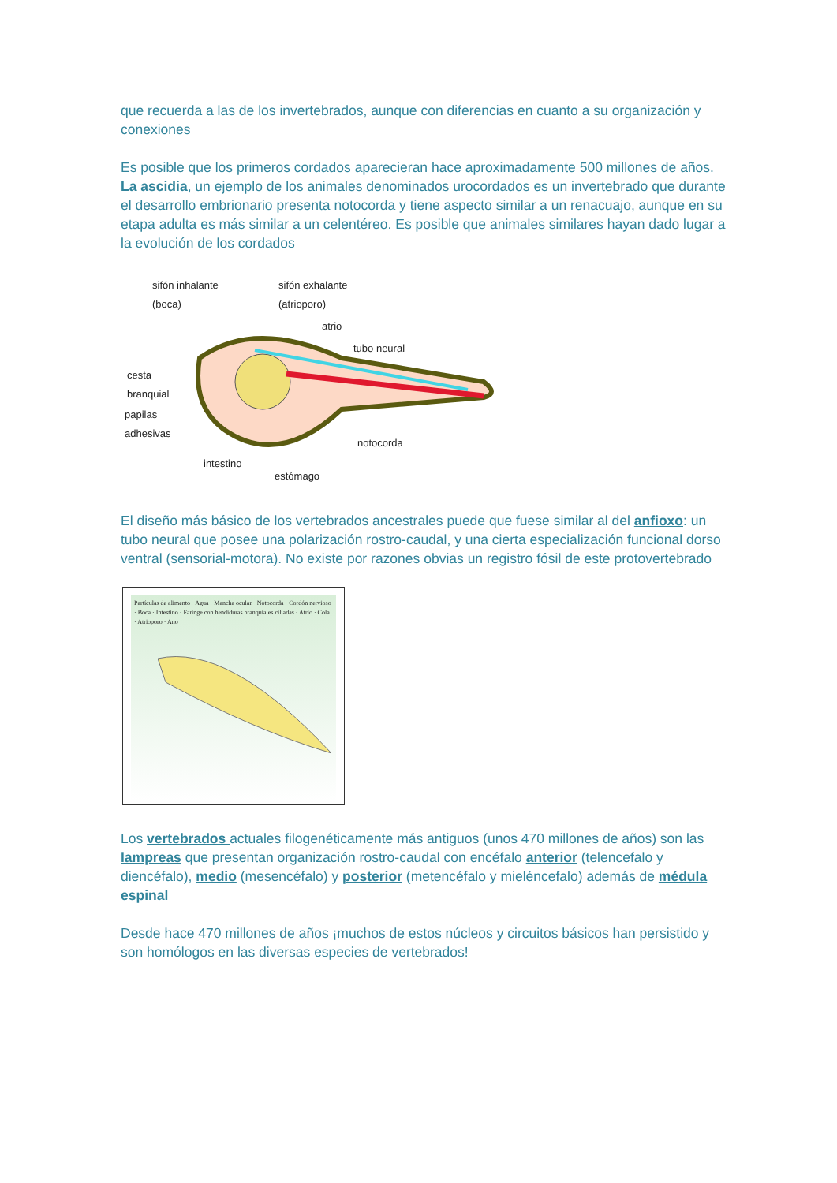que recuerda a las de los invertebrados, aunque con diferencias en cuanto a su organización y conexiones
Es posible que los primeros cordados aparecieran hace aproximadamente 500 millones de años. La ascidia, un ejemplo de los animales denominados urocordados es un invertebrado que durante el desarrollo embrionario presenta notocorda y tiene aspecto similar a un renacuajo, aunque en su etapa adulta es más similar a un celentéreo. Es posible que animales similares hayan dado lugar a la evolución de los cordados
sifón inhalante
(boca)
sifón exhalante
(atrioporo)
atrio
tubo neural
cesta
branquial
papilas
adhesivas
notocorda
intestino
estómago
El diseño más básico de los vertebrados ancestrales puede que fuese similar al del anfioxo: un tubo neural que posee una polarización rostro-caudal, y una cierta especialización funcional dorso ventral (sensorial-motora). No existe por razones obvias un registro fósil de este protovertebrado
Partículas de alimento · Agua · Mancha ocular · Notocorda · Cordón nervioso · Boca · Intestino · Faringe con hendiduras branquiales ciliadas · Atrio · Cola · Atrioporo · Ano
Los vertebrados actuales filogenéticamente más antiguos (unos 470 millones de años) son las lampreas que presentan organización rostro-caudal con encéfalo anterior (telencefalo y diencéfalo), medio (mesencéfalo) y posterior (metencéfalo y mieléncefalo) además de médula espinal
Desde hace 470 millones de años ¡muchos de estos núcleos y circuitos básicos han persistido y son homólogos en las diversas especies de vertebrados!